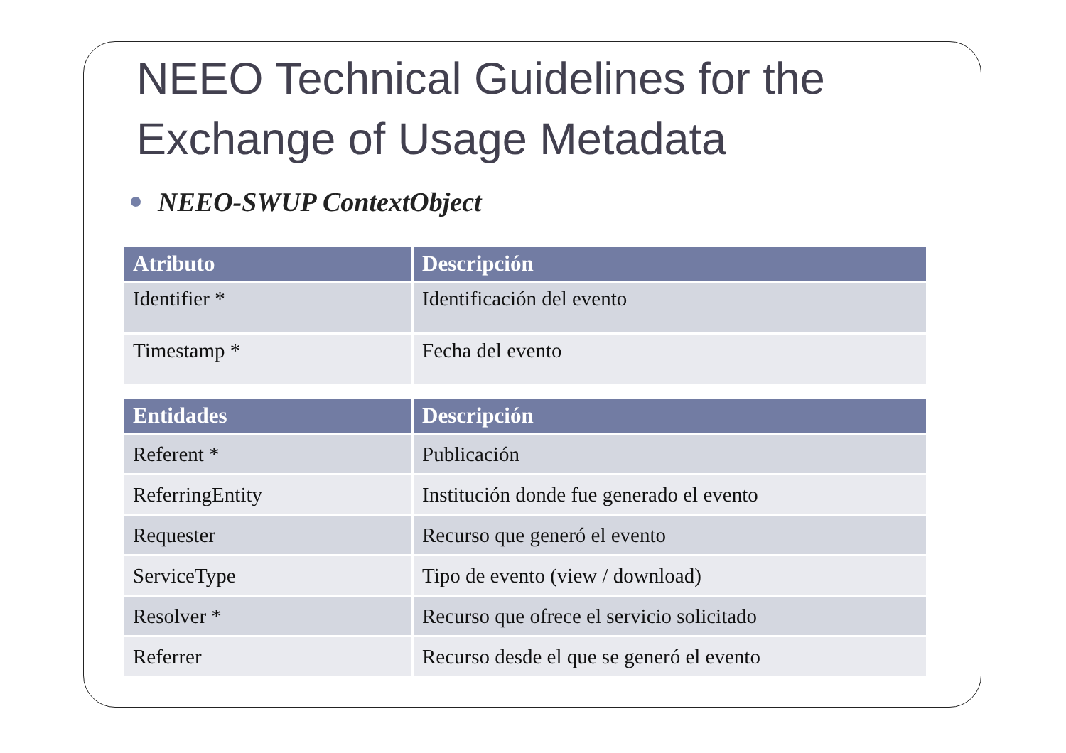NEEO Technical Guidelines for the
Exchange of Usage Metadata
NEEO-SWUP ContextObject
| Atributo | Descripción |
| --- | --- |
| Identifier * | Identificación del evento |
| Timestamp * | Fecha del evento |
| Entidades | Descripción |
| --- | --- |
| Referent * | Publicación |
| ReferringEntity | Institución donde fue generado el evento |
| Requester | Recurso que generó el evento |
| ServiceType | Tipo de evento (view / download) |
| Resolver * | Recurso que ofrece el servicio solicitado |
| Referrer | Recurso desde el que se generó el evento |